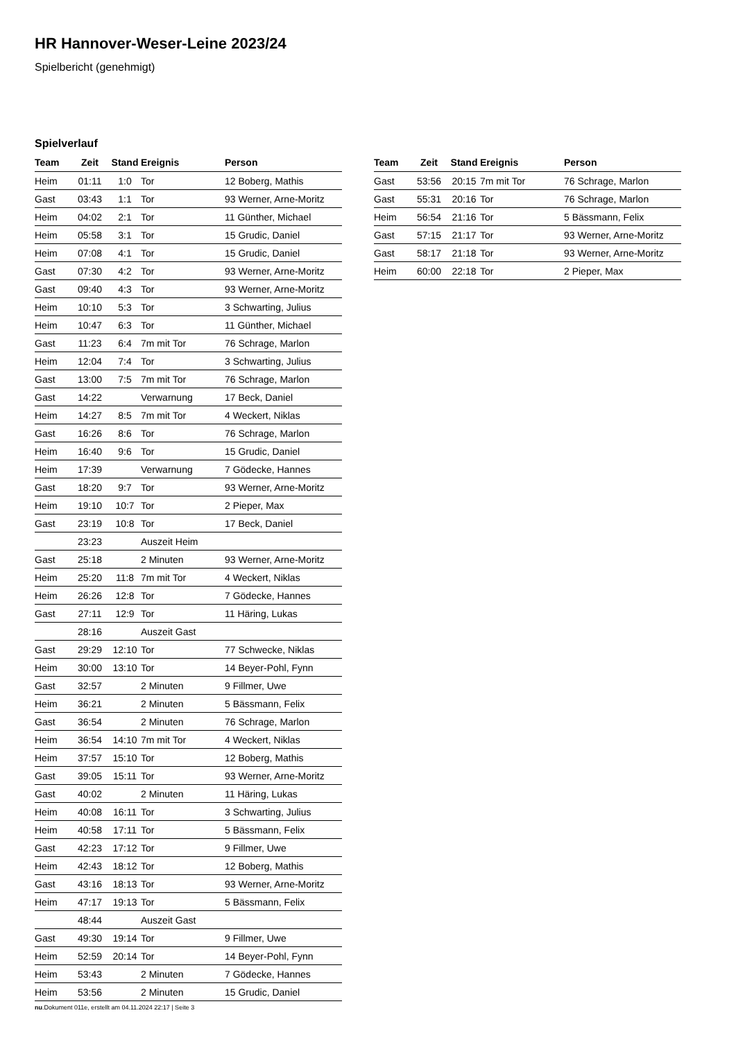HR Hannover-Weser-Leine 2023/24
Spielbericht (genehmigt)
Spielverlauf
| Team | Zeit | Stand | Ereignis | Person |
| --- | --- | --- | --- | --- |
| Heim | 01:11 | 1:0 | Tor | 12 Boberg, Mathis |
| Gast | 03:43 | 1:1 | Tor | 93 Werner, Arne-Moritz |
| Heim | 04:02 | 2:1 | Tor | 11 Günther, Michael |
| Heim | 05:58 | 3:1 | Tor | 15 Grudic, Daniel |
| Heim | 07:08 | 4:1 | Tor | 15 Grudic, Daniel |
| Gast | 07:30 | 4:2 | Tor | 93 Werner, Arne-Moritz |
| Gast | 09:40 | 4:3 | Tor | 93 Werner, Arne-Moritz |
| Heim | 10:10 | 5:3 | Tor | 3 Schwarting, Julius |
| Heim | 10:47 | 6:3 | Tor | 11 Günther, Michael |
| Gast | 11:23 | 6:4 | 7m mit Tor | 76 Schrage, Marlon |
| Heim | 12:04 | 7:4 | Tor | 3 Schwarting, Julius |
| Gast | 13:00 | 7:5 | 7m mit Tor | 76 Schrage, Marlon |
| Gast | 14:22 | | Verwarnung | 17 Beck, Daniel |
| Heim | 14:27 | 8:5 | 7m mit Tor | 4 Weckert, Niklas |
| Gast | 16:26 | 8:6 | Tor | 76 Schrage, Marlon |
| Heim | 16:40 | 9:6 | Tor | 15 Grudic, Daniel |
| Heim | 17:39 | | Verwarnung | 7 Gödecke, Hannes |
| Gast | 18:20 | 9:7 | Tor | 93 Werner, Arne-Moritz |
| Heim | 19:10 | 10:7 | Tor | 2 Pieper, Max |
| Gast | 23:19 | 10:8 | Tor | 17 Beck, Daniel |
| | 23:23 | | Auszeit Heim | |
| Gast | 25:18 | | 2 Minuten | 93 Werner, Arne-Moritz |
| Heim | 25:20 | 11:8 | 7m mit Tor | 4 Weckert, Niklas |
| Heim | 26:26 | 12:8 | Tor | 7 Gödecke, Hannes |
| Gast | 27:11 | 12:9 | Tor | 11 Häring, Lukas |
| | 28:16 | | Auszeit Gast | |
| Gast | 29:29 | 12:10 | Tor | 77 Schwecke, Niklas |
| Heim | 30:00 | 13:10 | Tor | 14 Beyer-Pohl, Fynn |
| Gast | 32:57 | | 2 Minuten | 9 Fillmer, Uwe |
| Heim | 36:21 | | 2 Minuten | 5 Bässmann, Felix |
| Gast | 36:54 | | 2 Minuten | 76 Schrage, Marlon |
| Heim | 36:54 | 14:10 | 7m mit Tor | 4 Weckert, Niklas |
| Heim | 37:57 | 15:10 | Tor | 12 Boberg, Mathis |
| Gast | 39:05 | 15:11 | Tor | 93 Werner, Arne-Moritz |
| Gast | 40:02 | | 2 Minuten | 11 Häring, Lukas |
| Heim | 40:08 | 16:11 | Tor | 3 Schwarting, Julius |
| Heim | 40:58 | 17:11 | Tor | 5 Bässmann, Felix |
| Gast | 42:23 | 17:12 | Tor | 9 Fillmer, Uwe |
| Heim | 42:43 | 18:12 | Tor | 12 Boberg, Mathis |
| Gast | 43:16 | 18:13 | Tor | 93 Werner, Arne-Moritz |
| Heim | 47:17 | 19:13 | Tor | 5 Bässmann, Felix |
| | 48:44 | | Auszeit Gast | |
| Gast | 49:30 | 19:14 | Tor | 9 Fillmer, Uwe |
| Heim | 52:59 | 20:14 | Tor | 14 Beyer-Pohl, Fynn |
| Heim | 53:43 | | 2 Minuten | 7 Gödecke, Hannes |
| Heim | 53:56 | | 2 Minuten | 15 Grudic, Daniel |
| Team | Zeit | Stand | Ereignis | Person |
| --- | --- | --- | --- | --- |
| Gast | 53:56 | 20:15 | 7m mit Tor | 76 Schrage, Marlon |
| Gast | 55:31 | 20:16 | Tor | 76 Schrage, Marlon |
| Heim | 56:54 | 21:16 | Tor | 5 Bässmann, Felix |
| Gast | 57:15 | 21:17 | Tor | 93 Werner, Arne-Moritz |
| Gast | 58:17 | 21:18 | Tor | 93 Werner, Arne-Moritz |
| Heim | 60:00 | 22:18 | Tor | 2 Pieper, Max |
nu.Dokument 011e, erstellt am 04.11.2024 22:17 | Seite 3